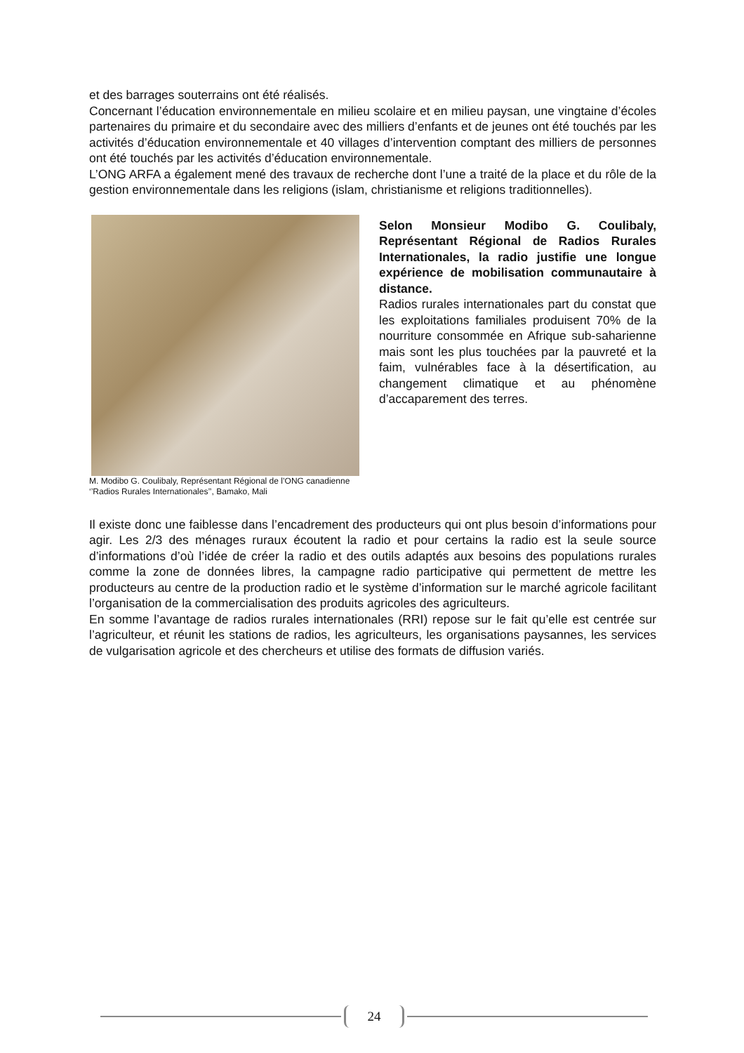et des barrages souterrains ont été réalisés.
Concernant l’éducation environnementale en milieu scolaire et en milieu paysan, une vingtaine d’écoles partenaires du primaire et du secondaire avec des milliers d’enfants et de jeunes ont été touchés par les activités d’éducation environnementale et 40 villages d’intervention comptant des milliers de personnes ont été touchés par les activités d’éducation environnementale.
L’ONG ARFA a également mené des travaux de recherche dont l’une a traité de la place et du rôle de la gestion environnementale dans les religions (islam, christianisme et religions traditionnelles).
M. Modibo G. Coulibaly, Représentant Régional de l’ONG canadienne ‘’Radios Rurales Internationales’’, Bamako, Mali
Selon Monsieur Modibo G. Coulibaly, Représentant Régional de Radios Rurales Internationales, la radio justifie une longue expérience de mobilisation communautaire à distance.
Radios rurales internationales part du constat que les exploitations familiales produisent 70% de la nourriture consommée en Afrique sub-saharienne mais sont les plus touchées par la pauvreté et la faim, vulnérables face à la désertification, au changement climatique et au phénomène d’accaparement des terres.
Il existe donc une faiblesse dans l’encadrement des producteurs qui ont plus besoin d’informations pour agir. Les 2/3 des ménages ruraux écoutent la radio et pour certains la radio est la seule source d’informations d’où l’idée de créer la radio et des outils adaptés aux besoins des populations rurales comme la zone de données libres, la campagne radio participative qui permettent de mettre les producteurs au centre de la production radio et le système d’information sur le marché agricole facilitant l’organisation de la commercialisation des produits agricoles des agriculteurs.
En somme l’avantage de radios rurales internationales (RRI) repose sur le fait qu’elle est centrée sur l’agriculteur, et réunit les stations de radios, les agriculteurs, les organisations paysannes, les services de vulgarisation agricole et des chercheurs et utilise des formats de diffusion variés.
24